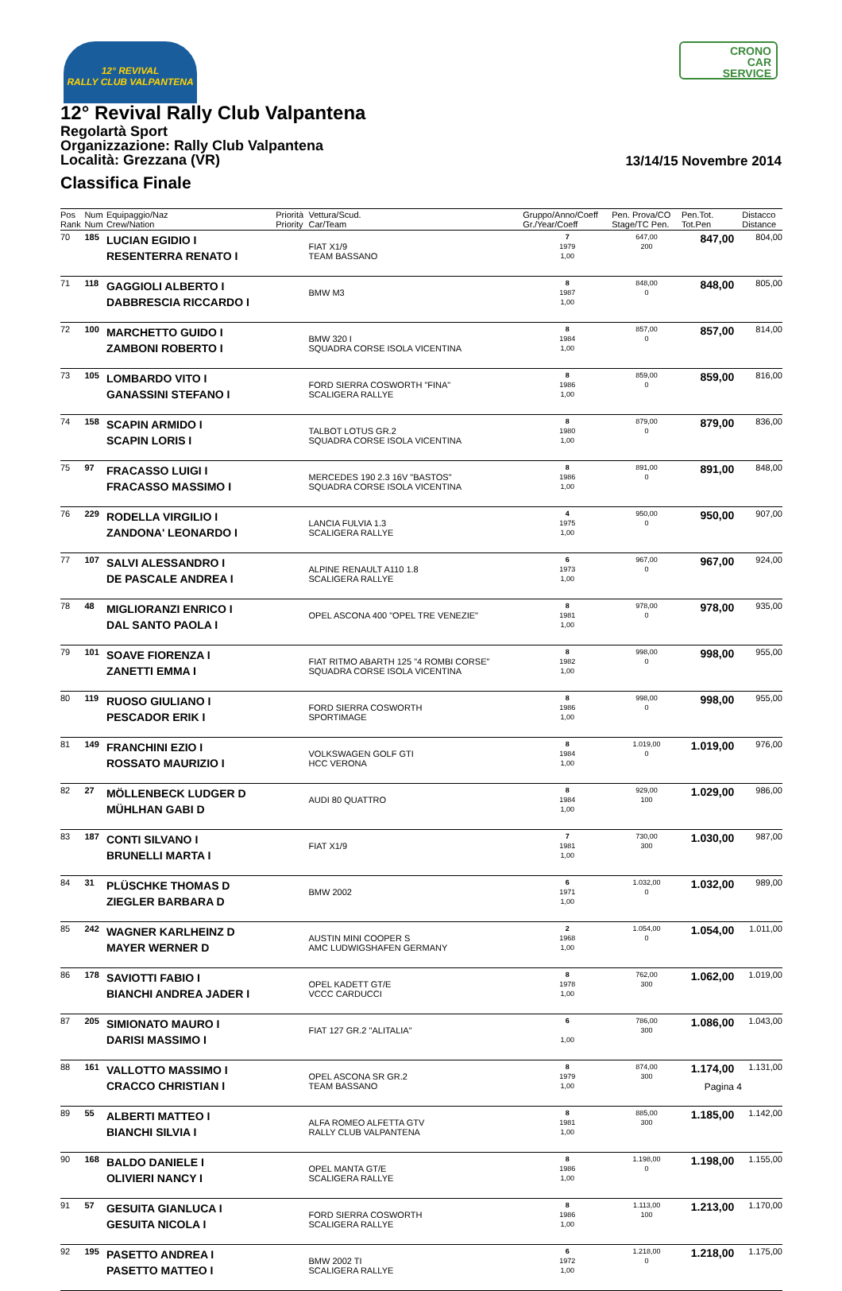12° REVIVAL
RALLY CLUB VALPANTENA
CRONO
CAR
SERVICE
12° Revival Rally Club Valpantena
Regolartà Sport
Organizzazione: Rally Club Valpantena
Località: Grezzana (VR)
Classifica Finale
13/14/15 Novembre 2014
| Pos Rank | Num Num | Equipaggio/Naz Crew/Nation | Priorità Priority | Vettura/Scud. Car/Team | Gruppo/Anno/Coeff Gr./Year/Coeff | Pen. Prova/CO Stage/TC Pen. | Pen.Tot. Tot.Pen | Distacco Distance |
| --- | --- | --- | --- | --- | --- | --- | --- | --- |
| 70 | 185 | LUCIAN EGIDIO I RESENTERRA RENATO I | | FIAT X1/9 TEAM BASSANO | 7 1979 1,00 | 647,00 200 | 847,00 | 804,00 |
| 71 | 118 | GAGGIOLI ALBERTO I DABBRESCIA RICCARDO I | | BMW M3 | 8 1987 1,00 | 848,00 0 | 848,00 | 805,00 |
| 72 | 100 | MARCHETTO GUIDO I ZAMBONI ROBERTO I | | BMW 320 I SQUADRA CORSE ISOLA VICENTINA | 8 1984 1,00 | 857,00 0 | 857,00 | 814,00 |
| 73 | 105 | LOMBARDO VITO I GANASSINI STEFANO I | | FORD SIERRA COSWORTH "FINA" SCALIGERA RALLYE | 8 1986 1,00 | 859,00 0 | 859,00 | 816,00 |
| 74 | 158 | SCAPIN ARMIDO I SCAPIN LORIS I | | TALBOT LOTUS GR.2 SQUADRA CORSE ISOLA VICENTINA | 8 1980 1,00 | 879,00 0 | 879,00 | 836,00 |
| 75 | 97 | FRACASSO LUIGI I FRACASSO MASSIMO I | | MERCEDES 190 2.3 16V "BASTOS" SQUADRA CORSE ISOLA VICENTINA | 8 1986 1,00 | 891,00 0 | 891,00 | 848,00 |
| 76 | 229 | RODELLA VIRGILIO I ZANDONA' LEONARDO I | | LANCIA FULVIA 1.3 SCALIGERA RALLYE | 4 1975 1,00 | 950,00 0 | 950,00 | 907,00 |
| 77 | 107 | SALVI ALESSANDRO I DE PASCALE ANDREA I | | ALPINE RENAULT A110 1.8 SCALIGERA RALLYE | 6 1973 1,00 | 967,00 0 | 967,00 | 924,00 |
| 78 | 48 | MIGLIORANZI ENRICO I DAL SANTO PAOLA I | | OPEL ASCONA 400 "OPEL TRE VENEZIE" | 8 1981 1,00 | 978,00 0 | 978,00 | 935,00 |
| 79 | 101 | SOAVE FIORENZA I ZANETTI EMMA I | | FIAT RITMO ABARTH 125 "4 ROMBI CORSE" SQUADRA CORSE ISOLA VICENTINA | 8 1982 1,00 | 998,00 0 | 998,00 | 955,00 |
| 80 | 119 | RUOSO GIULIANO I PESCADOR ERIK I | | FORD SIERRA COSWORTH SPORTIMAGE | 8 1986 1,00 | 998,00 0 | 998,00 | 955,00 |
| 81 | 149 | FRANCHINI EZIO I ROSSATO MAURIZIO I | | VOLKSWAGEN GOLF GTI HCC VERONA | 8 1984 1,00 | 1.019,00 0 | 1.019,00 | 976,00 |
| 82 | 27 | MÖLLENBECK LUDGER D MÜHLHAN GABI D | | AUDI 80 QUATTRO | 8 1984 1,00 | 929,00 100 | 1.029,00 | 986,00 |
| 83 | 187 | CONTI SILVANO I BRUNELLI MARTA I | | FIAT X1/9 | 7 1981 1,00 | 730,00 300 | 1.030,00 | 987,00 |
| 84 | 31 | PLÜSCHKE THOMAS D ZIEGLER BARBARA D | | BMW 2002 | 6 1971 1,00 | 1.032,00 0 | 1.032,00 | 989,00 |
| 85 | 242 | WAGNER KARLHEINZ D MAYER WERNER D | | AUSTIN MINI COOPER S AMC LUDWIGSHAFEN GERMANY | 2 1968 1,00 | 1.054,00 0 | 1.054,00 | 1.011,00 |
| 86 | 178 | SAVIOTTI FABIO I BIANCHI ANDREA JADER I | | OPEL KADETT GT/E VCCC CARDUCCI | 8 1978 1,00 | 762,00 300 | 1.062,00 | 1.019,00 |
| 87 | 205 | SIMIONATO MAURO I DARISI MASSIMO I | | FIAT 127 GR.2 "ALITALIA" | 6 1,00 | 786,00 300 | 1.086,00 | 1.043,00 |
| 88 | 161 | VALLOTTO MASSIMO I CRACCO CHRISTIAN I | | OPEL ASCONA SR GR.2 TEAM BASSANO | 8 1979 1,00 | 874,00 300 | 1.174,00 | 1.131,00 |
| 89 | 55 | ALBERTI MATTEO I BIANCHI SILVIA I | | ALFA ROMEO ALFETTA GTV RALLY CLUB VALPANTENA | 8 1981 1,00 | 885,00 300 | 1.185,00 | 1.142,00 |
| 90 | 168 | BALDO DANIELE I OLIVIERI NANCY I | | OPEL MANTA GT/E SCALIGERA RALLYE | 8 1986 1,00 | 1.198,00 0 | 1.198,00 | 1.155,00 |
| 91 | 57 | GESUITA GIANLUCA I GESUITA NICOLA I | | FORD SIERRA COSWORTH SCALIGERA RALLYE | 8 1986 1,00 | 1.113,00 100 | 1.213,00 | 1.170,00 |
| 92 | 195 | PASETTO ANDREA I PASETTO MATTEO I | | BMW 2002 TI SCALIGERA RALLYE | 6 1972 1,00 | 1.218,00 0 | 1.218,00 | 1.175,00 |
Pagina 4